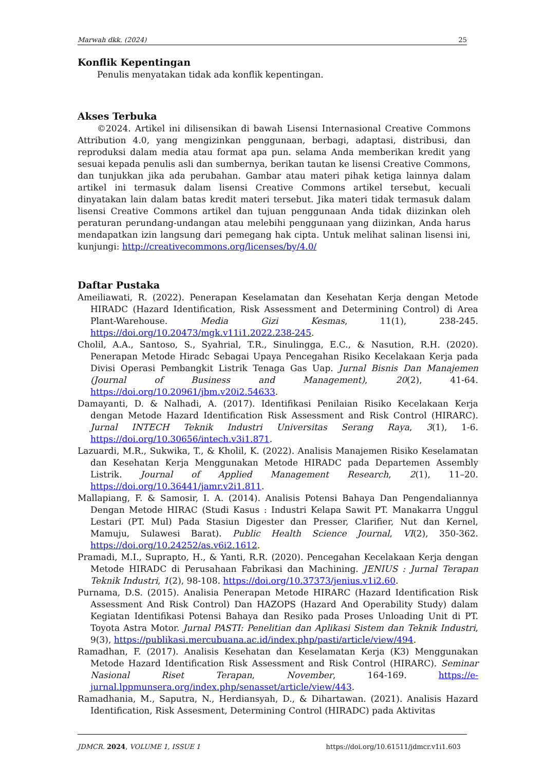Marwah dkk. (2024) 25
Konflik Kepentingan
Penulis menyatakan tidak ada konflik kepentingan.
Akses Terbuka
©2024. Artikel ini dilisensikan di bawah Lisensi Internasional Creative Commons Attribution 4.0, yang mengizinkan penggunaan, berbagi, adaptasi, distribusi, dan reproduksi dalam media atau format apa pun. selama Anda memberikan kredit yang sesuai kepada penulis asli dan sumbernya, berikan tautan ke lisensi Creative Commons, dan tunjukkan jika ada perubahan. Gambar atau materi pihak ketiga lainnya dalam artikel ini termasuk dalam lisensi Creative Commons artikel tersebut, kecuali dinyatakan lain dalam batas kredit materi tersebut. Jika materi tidak termasuk dalam lisensi Creative Commons artikel dan tujuan penggunaan Anda tidak diizinkan oleh peraturan perundang-undangan atau melebihi penggunaan yang diizinkan, Anda harus mendapatkan izin langsung dari pemegang hak cipta. Untuk melihat salinan lisensi ini, kunjungi: http://creativecommons.org/licenses/by/4.0/
Daftar Pustaka
Ameiliawati, R. (2022). Penerapan Keselamatan dan Kesehatan Kerja dengan Metode HIRADC (Hazard Identification, Risk Assessment and Determining Control) di Area Plant-Warehouse. Media Gizi Kesmas, 11(1), 238-245. https://doi.org/10.20473/mgk.v11i1.2022.238-245.
Cholil, A.A., Santoso, S., Syahrial, T.R., Sinulingga, E.C., & Nasution, R.H. (2020). Penerapan Metode Hiradc Sebagai Upaya Pencegahan Risiko Kecelakaan Kerja pada Divisi Operasi Pembangkit Listrik Tenaga Gas Uap. Jurnal Bisnis Dan Manajemen (Journal of Business and Management), 20(2), 41-64. https://doi.org/10.20961/jbm.v20i2.54633.
Damayanti, D. & Nalhadi, A. (2017). Identifikasi Penilaian Risiko Kecelakaan Kerja dengan Metode Hazard Identification Risk Assessment and Risk Control (HIRARC). Jurnal INTECH Teknik Industri Universitas Serang Raya, 3(1), 1-6. https://doi.org/10.30656/intech.v3i1.871.
Lazuardi, M.R., Sukwika, T., & Kholil, K. (2022). Analisis Manajemen Risiko Keselamatan dan Kesehatan Kerja Menggunakan Metode HIRADC pada Departemen Assembly Listrik. Journal of Applied Management Research, 2(1), 11–20. https://doi.org/10.36441/jamr.v2i1.811.
Mallapiang, F. & Samosir, I. A. (2014). Analisis Potensi Bahaya Dan Pengendaliannya Dengan Metode HIRAC (Studi Kasus : Industri Kelapa Sawit PT. Manakarra Unggul Lestari (PT. Mul) Pada Stasiun Digester dan Presser, Clarifier, Nut dan Kernel, Mamuju, Sulawesi Barat). Public Health Science Journal, VI(2), 350-362. https://doi.org/10.24252/as.v6i2.1612.
Pramadi, M.I., Suprapto, H., & Yanti, R.R. (2020). Pencegahan Kecelakaan Kerja dengan Metode HIRADC di Perusahaan Fabrikasi dan Machining. JENIUS : Jurnal Terapan Teknik Industri, 1(2), 98-108. https://doi.org/10.37373/jenius.v1i2.60.
Purnama, D.S. (2015). Analisia Penerapan Metode HIRARC (Hazard Identification Risk Assessment And Risk Control) Dan HAZOPS (Hazard And Operability Study) dalam Kegiatan Identifikasi Potensi Bahaya dan Resiko pada Proses Unloading Unit di PT. Toyota Astra Motor. Jurnal PASTI: Penelitian dan Aplikasi Sistem dan Teknik Industri, 9(3), https://publikasi.mercubuana.ac.id/index.php/pasti/article/view/494.
Ramadhan, F. (2017). Analisis Kesehatan dan Keselamatan Kerja (K3) Menggunakan Metode Hazard Identification Risk Assessment and Risk Control (HIRARC). Seminar Nasional Riset Terapan, November, 164-169. https://e-jurnal.lppmunsera.org/index.php/senasset/article/view/443.
Ramadhania, M., Saputra, N., Herdiansyah, D., & Dihartawan. (2021). Analisis Hazard Identification, Risk Assesment, Determining Control (HIRADC) pada Aktivitas
JDMCR. 2024, VOLUME 1, ISSUE 1 https://doi.org/10.61511/jdmcr.v1i1.603